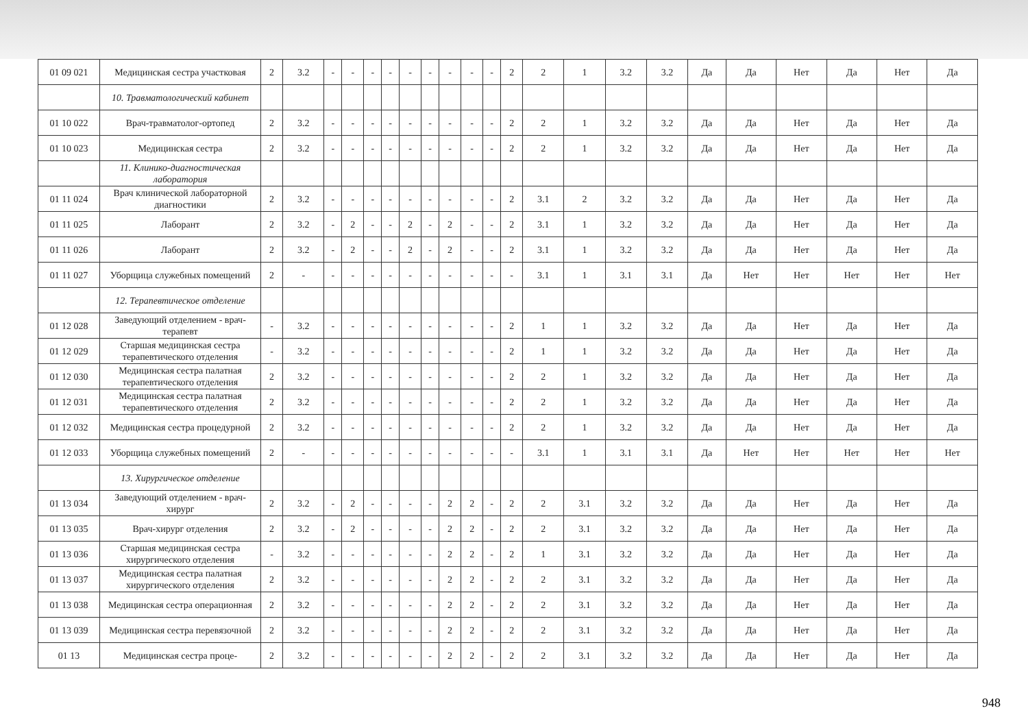| 01 09 021 | Медицинская сестра участковая | 2 | 3.2 | - | - | - | - | - | - | - | - | - | 2 | 2 | 1 | 3.2 | 3.2 | Да | Да | Нет | Да | Нет | Да |
| | 10. Травматологический кабинет | | | | | | | | | | | | | | | | | | | | | | |
| 01 10 022 | Врач-травматолог-ортопед | 2 | 3.2 | - | - | - | - | - | - | - | - | - | 2 | 2 | 1 | 3.2 | 3.2 | Да | Да | Нет | Да | Нет | Да |
| 01 10 023 | Медицинская сестра | 2 | 3.2 | - | - | - | - | - | - | - | - | - | 2 | 2 | 1 | 3.2 | 3.2 | Да | Да | Нет | Да | Нет | Да |
| | 11. Клинико-диагностическая лаборатория | | | | | | | | | | | | | | | | | | | | | | |
| 01 11 024 | Врач клинической лабораторной диагностики | 2 | 3.2 | - | - | - | - | - | - | - | - | - | 2 | 3.1 | 2 | 3.2 | 3.2 | Да | Да | Нет | Да | Нет | Да |
| 01 11 025 | Лаборант | 2 | 3.2 | - | 2 | - | - | 2 | - | 2 | - | - | 2 | 3.1 | 1 | 3.2 | 3.2 | Да | Да | Нет | Да | Нет | Да |
| 01 11 026 | Лаборант | 2 | 3.2 | - | 2 | - | - | 2 | - | 2 | - | - | 2 | 3.1 | 1 | 3.2 | 3.2 | Да | Да | Нет | Да | Нет | Да |
| 01 11 027 | Уборщица служебных помещений | 2 | - | - | - | - | - | - | - | - | - | - | - | 3.1 | 1 | 3.1 | 3.1 | Да | Нет | Нет | Нет | Нет | Нет |
| | 12. Терапевтическое отделение | | | | | | | | | | | | | | | | | | | | | | |
| 01 12 028 | Заведующий отделением - врач-терапевт | - | 3.2 | - | - | - | - | - | - | - | - | - | 2 | 1 | 1 | 3.2 | 3.2 | Да | Да | Нет | Да | Нет | Да |
| 01 12 029 | Старшая медицинская сестра терапевтического отделения | - | 3.2 | - | - | - | - | - | - | - | - | - | 2 | 1 | 1 | 3.2 | 3.2 | Да | Да | Нет | Да | Нет | Да |
| 01 12 030 | Медицинская сестра палатная терапевтического отделения | 2 | 3.2 | - | - | - | - | - | - | - | - | - | 2 | 2 | 1 | 3.2 | 3.2 | Да | Да | Нет | Да | Нет | Да |
| 01 12 031 | Медицинская сестра палатная терапевтического отделения | 2 | 3.2 | - | - | - | - | - | - | - | - | - | 2 | 2 | 1 | 3.2 | 3.2 | Да | Да | Нет | Да | Нет | Да |
| 01 12 032 | Медицинская сестра процедурной | 2 | 3.2 | - | - | - | - | - | - | - | - | - | 2 | 2 | 1 | 3.2 | 3.2 | Да | Да | Нет | Да | Нет | Да |
| 01 12 033 | Уборщица служебных помещений | 2 | - | - | - | - | - | - | - | - | - | - | - | 3.1 | 1 | 3.1 | 3.1 | Да | Нет | Нет | Нет | Нет | Нет |
| | 13. Хирургическое отделение | | | | | | | | | | | | | | | | | | | | | | |
| 01 13 034 | Заведующий отделением - врач-хирург | 2 | 3.2 | - | 2 | - | - | - | - | 2 | 2 | - | 2 | 2 | 3.1 | 3.2 | 3.2 | Да | Да | Нет | Да | Нет | Да |
| 01 13 035 | Врач-хирург отделения | 2 | 3.2 | - | 2 | - | - | - | - | 2 | 2 | - | 2 | 2 | 3.1 | 3.2 | 3.2 | Да | Да | Нет | Да | Нет | Да |
| 01 13 036 | Старшая медицинская сестра хирургического отделения | - | 3.2 | - | - | - | - | - | - | 2 | 2 | - | 2 | 1 | 3.1 | 3.2 | 3.2 | Да | Да | Нет | Да | Нет | Да |
| 01 13 037 | Медицинская сестра палатная хирургического отделения | 2 | 3.2 | - | - | - | - | - | - | 2 | 2 | - | 2 | 2 | 3.1 | 3.2 | 3.2 | Да | Да | Нет | Да | Нет | Да |
| 01 13 038 | Медицинская сестра операционная | 2 | 3.2 | - | - | - | - | - | - | 2 | 2 | - | 2 | 2 | 3.1 | 3.2 | 3.2 | Да | Да | Нет | Да | Нет | Да |
| 01 13 039 | Медицинская сестра перевязочной | 2 | 3.2 | - | - | - | - | - | - | 2 | 2 | - | 2 | 2 | 3.1 | 3.2 | 3.2 | Да | Да | Нет | Да | Нет | Да |
| 01 13 | Медицинская сестра проце- | 2 | 3.2 | - | - | - | - | - | - | 2 | 2 | - | 2 | 2 | 3.1 | 3.2 | 3.2 | Да | Да | Нет | Да | Нет | Да |
948